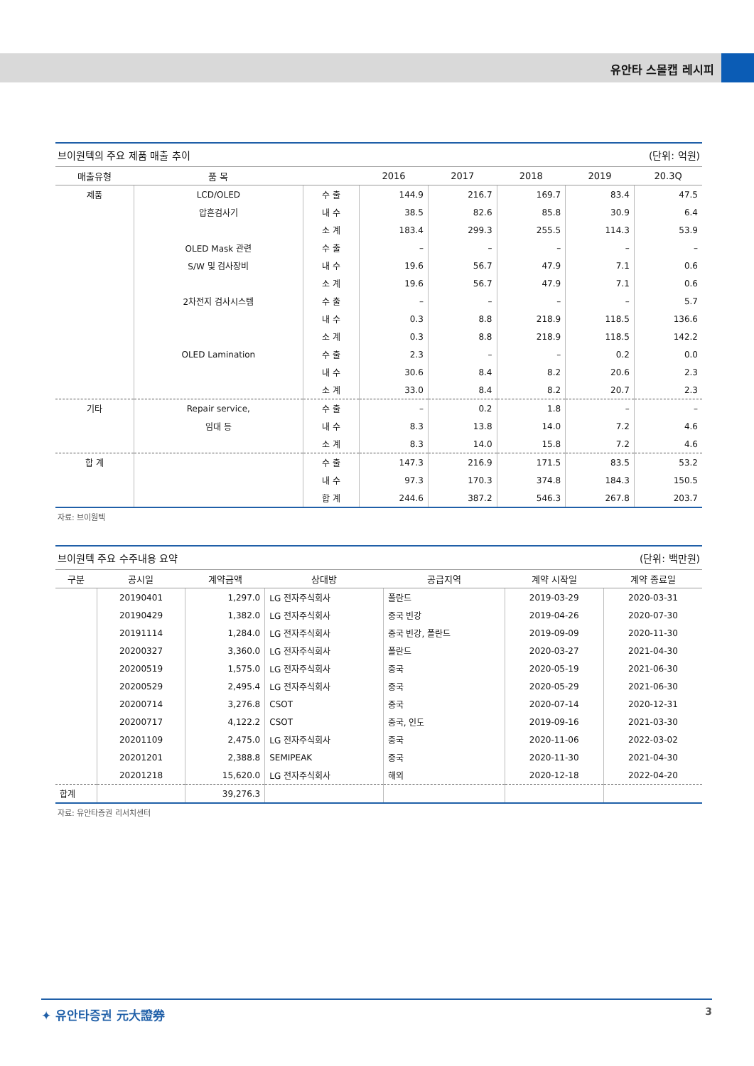유안타 스몰캡 레시피
브이원텍의 주요 제품 매출 추이 (단위: 억원)
| 매출유형 | 품 목 | | 2016 | 2017 | 2018 | 2019 | 20.3Q |
| --- | --- | --- | --- | --- | --- | --- | --- |
| 제품 | LCD/OLED | 수 출 | 144.9 | 216.7 | 169.7 | 83.4 | 47.5 |
| | 압흔검사기 | 내 수 | 38.5 | 82.6 | 85.8 | 30.9 | 6.4 |
| | | 소 계 | 183.4 | 299.3 | 255.5 | 114.3 | 53.9 |
| | OLED Mask 관련 | 수 출 | – | – | – | – | – |
| | S/W 및 검사장비 | 내 수 | 19.6 | 56.7 | 47.9 | 7.1 | 0.6 |
| | | 소 계 | 19.6 | 56.7 | 47.9 | 7.1 | 0.6 |
| | 2차전지 검사시스템 | 수 출 | – | – | – | – | 5.7 |
| | | 내 수 | 0.3 | 8.8 | 218.9 | 118.5 | 136.6 |
| | | 소 계 | 0.3 | 8.8 | 218.9 | 118.5 | 142.2 |
| | OLED Lamination | 수 출 | 2.3 | – | – | 0.2 | 0.0 |
| | | 내 수 | 30.6 | 8.4 | 8.2 | 20.6 | 2.3 |
| | | 소 계 | 33.0 | 8.4 | 8.2 | 20.7 | 2.3 |
| 기타 | Repair service, | 수 출 | – | 0.2 | 1.8 | – | – |
| | 임대 등 | 내 수 | 8.3 | 13.8 | 14.0 | 7.2 | 4.6 |
| | | 소 계 | 8.3 | 14.0 | 15.8 | 7.2 | 4.6 |
| 합 계 | | 수 출 | 147.3 | 216.9 | 171.5 | 83.5 | 53.2 |
| | | 내 수 | 97.3 | 170.3 | 374.8 | 184.3 | 150.5 |
| | | 합 계 | 244.6 | 387.2 | 546.3 | 267.8 | 203.7 |
자료: 브이원텍
브이원텍 주요 수주내용 요약 (단위: 백만원)
| 구분 | 공시일 | 계약금액 | 상대방 | 공급지역 | 계약 시작일 | 계약 종료일 |
| --- | --- | --- | --- | --- | --- | --- |
| | 20190401 | 1,297.0 | LG 전자주식회사 | 폴란드 | 2019-03-29 | 2020-03-31 |
| | 20190429 | 1,382.0 | LG 전자주식회사 | 중국 빈강 | 2019-04-26 | 2020-07-30 |
| | 20191114 | 1,284.0 | LG 전자주식회사 | 중국 빈강, 폴란드 | 2019-09-09 | 2020-11-30 |
| | 20200327 | 3,360.0 | LG 전자주식회사 | 폴란드 | 2020-03-27 | 2021-04-30 |
| | 20200519 | 1,575.0 | LG 전자주식회사 | 중국 | 2020-05-19 | 2021-06-30 |
| | 20200529 | 2,495.4 | LG 전자주식회사 | 중국 | 2020-05-29 | 2021-06-30 |
| | 20200714 | 3,276.8 | CSOT | 중국 | 2020-07-14 | 2020-12-31 |
| | 20200717 | 4,122.2 | CSOT | 중국, 인도 | 2019-09-16 | 2021-03-30 |
| | 20201109 | 2,475.0 | LG 전자주식회사 | 중국 | 2020-11-06 | 2022-03-02 |
| | 20201201 | 2,388.8 | SEMIPEAK | 중국 | 2020-11-30 | 2021-04-30 |
| | 20201218 | 15,620.0 | LG 전자주식회사 | 해외 | 2020-12-18 | 2022-04-20 |
| 합계 | | 39,276.3 | | | | |
자료: 유안타증권 리서치센터
✦ 유안타증권 元大證券 3